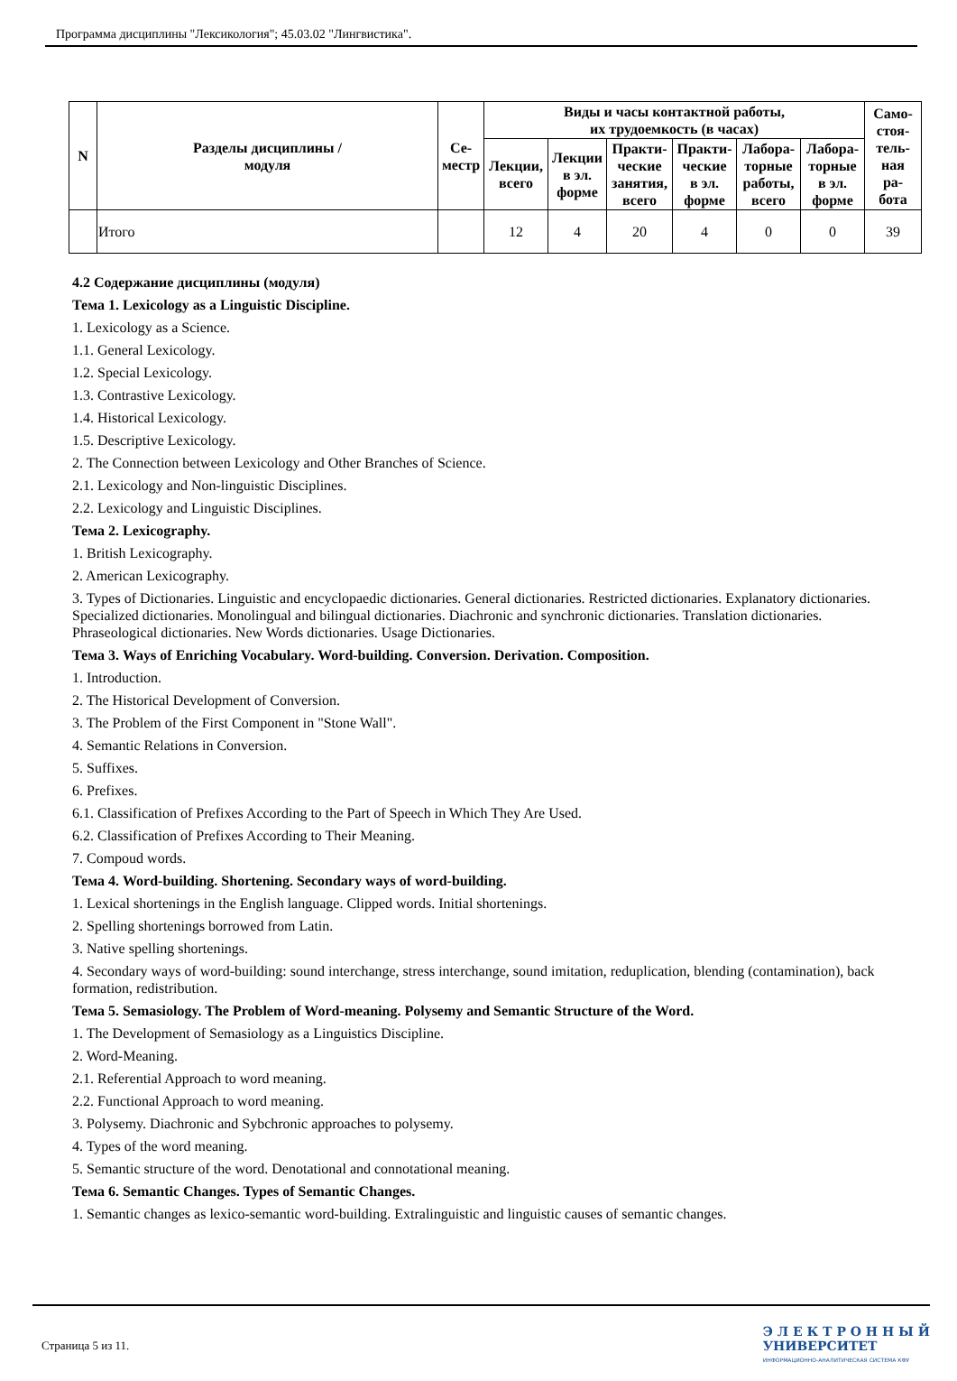Программа дисциплины "Лексикология"; 45.03.02 "Лингвистика".
| N | Разделы дисциплины / модуля | Се- местр | Виды и часы контактной работы, их трудоемкость (в часах) | | | | | | Само- стоя- тель- ная ра- бота |
| --- | --- | --- | --- | --- | --- | --- | --- | --- | --- |
| | | | Лекции, всего | Лекции в эл. форме | Практи- ческие занятия, всего | Практи- ческие в эл. форме | Лабора- торные работы, всего | Лабора- торные в эл. форме | |
| | Итого | | 12 | 4 | 20 | 4 | 0 | 0 | 39 |
4.2 Содержание дисциплины (модуля)
Тема 1. Lexicology as a Linguistic Discipline.
1. Lexicology as a Science.
1.1. General Lexicology.
1.2. Special Lexicology.
1.3. Contrastive Lexicology.
1.4. Historical Lexicology.
1.5. Descriptive Lexicology.
2. The Connection between Lexicology and Other Branches of Science.
2.1. Lexicology and Non-linguistic Disciplines.
2.2. Lexicology and Linguistic Disciplines.
Тема 2. Lexicography.
1. British Lexicography.
2. American Lexicography.
3. Types of Dictionaries. Linguistic and encyclopaedic dictionaries. General dictionaries. Restricted dictionaries. Explanatory dictionaries. Specialized dictionaries. Monolingual and bilingual dictionaries. Diachronic and synchronic dictionaries. Translation dictionaries. Phraseological dictionaries. New Words dictionaries. Usage Dictionaries.
Тема 3. Ways of Enriching Vocabulary. Word-building. Conversion. Derivation. Composition.
1. Introduction.
2. The Historical Development of Conversion.
3. The Problem of the First Component in "Stone Wall".
4. Semantic Relations in Conversion.
5. Suffixes.
6. Prefixes.
6.1. Classification of Prefixes According to the Part of Speech in Which They Are Used.
6.2. Classification of Prefixes According to Their Meaning.
7. Compoud words.
Тема 4. Word-building. Shortening. Secondary ways of word-building.
1. Lexical shortenings in the English language. Clipped words. Initial shortenings.
2. Spelling shortenings borrowed from Latin.
3. Native spelling shortenings.
4. Secondary ways of word-building: sound interchange, stress interchange, sound imitation, reduplication, blending (contamination), back formation, redistribution.
Тема 5. Semasiology. The Problem of Word-meaning. Polysemy and Semantic Structure of the Word.
1. The Development of Semasiology as a Linguistics Discipline.
2. Word-Meaning.
2.1. Referential Approach to word meaning.
2.2. Functional Approach to word meaning.
3. Polysemy. Diachronic and Sybchronic approaches to polysemy.
4. Types of the word meaning.
5. Semantic structure of the word. Denotational and connotational meaning.
Тема 6. Semantic Changes. Types of Semantic Changes.
1. Semantic changes as lexico-semantic word-building. Extralinguistic and linguistic causes of semantic changes.
Страница 5 из 11.
Э Л Е К Т Р О Н Н Ы Й
УНИВЕРСИТЕТ
ИНФОРМАЦИОННО-АНАЛИТИЧЕСКАЯ СИСТЕМА КФУ